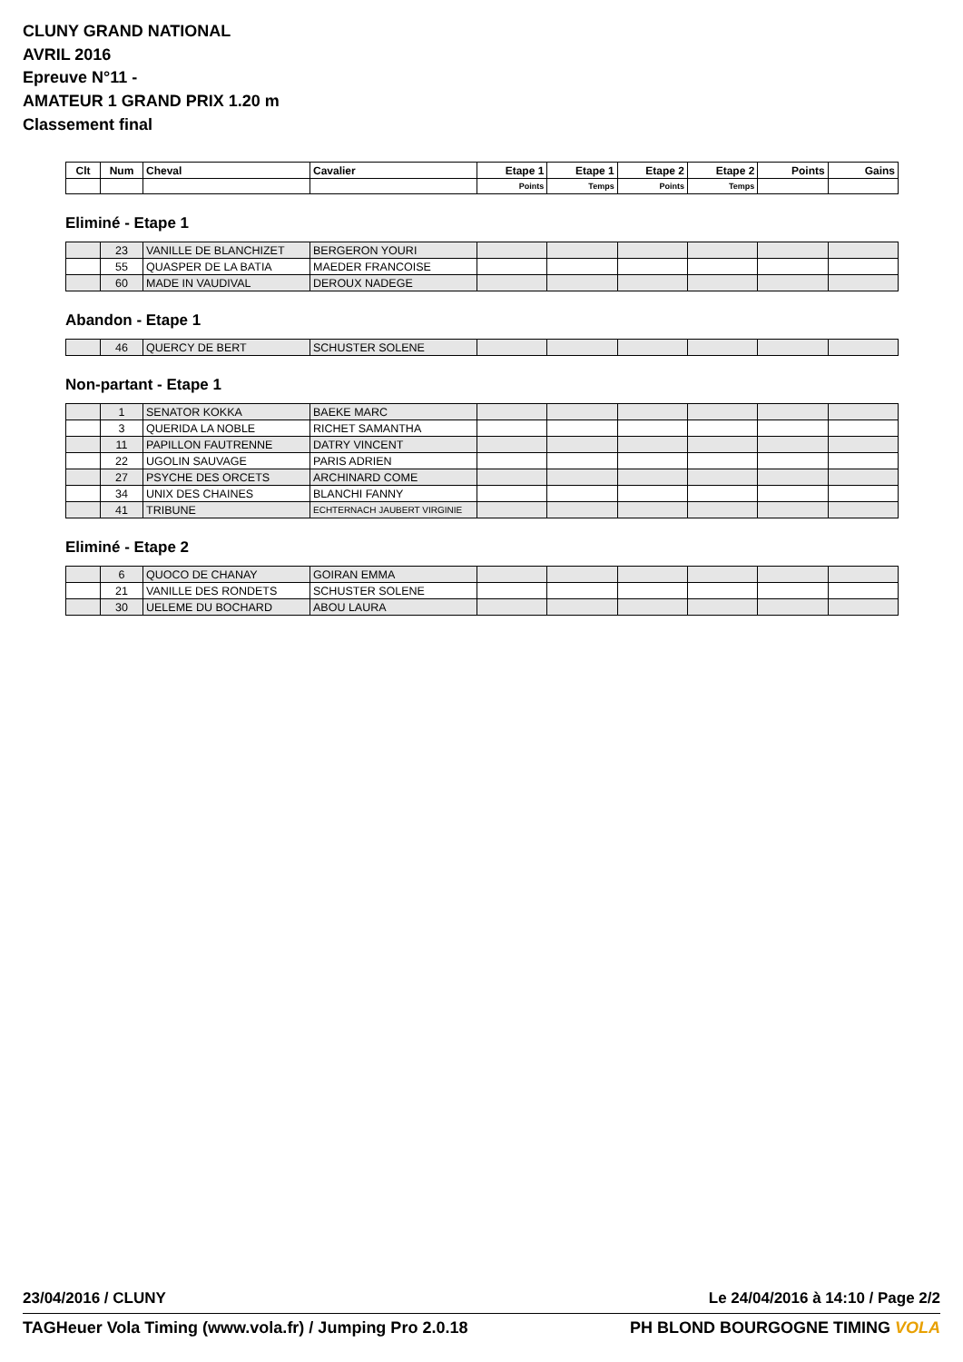CLUNY GRAND NATIONAL
AVRIL 2016
Epreuve N°11 -
AMATEUR 1 GRAND PRIX 1.20 m
Classement final
| Clt | Num | Cheval | Cavalier | Etape 1 | Etape 1 | Etape 2 | Etape 2 | Points | Gains |
| --- | --- | --- | --- | --- | --- | --- | --- | --- | --- |
| | | | | Points | Temps | Points | Temps | | |
Eliminé - Etape 1
| | 23 | VANILLE DE BLANCHIZET | BERGERON YOURI | | | | | | |
| | 55 | QUASPER DE LA BATIA | MAEDER FRANCOISE | | | | | | |
| | 60 | MADE IN VAUDIVAL | DEROUX NADEGE | | | | | | |
Abandon - Etape 1
| | 46 | QUERCY DE BERT | SCHUSTER SOLENE | | | | | | |
Non-partant - Etape 1
| | 1 | SENATOR KOKKA | BAEKE MARC | | | | | | |
| | 3 | QUERIDA LA NOBLE | RICHET SAMANTHA | | | | | | |
| | 11 | PAPILLON FAUTRENNE | DATRY VINCENT | | | | | | |
| | 22 | UGOLIN SAUVAGE | PARIS ADRIEN | | | | | | |
| | 27 | PSYCHE DES ORCETS | ARCHINARD COME | | | | | | |
| | 34 | UNIX DES CHAINES | BLANCHI FANNY | | | | | | |
| | 41 | TRIBUNE | ECHTERNACH JAUBERT VIRGINIE | | | | | | |
Eliminé - Etape 2
| | 6 | QUOCO DE CHANAY | GOIRAN EMMA | | | | | | |
| | 21 | VANILLE DES RONDETS | SCHUSTER SOLENE | | | | | | |
| | 30 | UELEME DU BOCHARD | ABOU LAURA | | | | | | |
23/04/2016 / CLUNY Le 24/04/2016 à 14:10 / Page 2/2
TAGHeuer Vola Timing (www.vola.fr) / Jumping Pro 2.0.18 PH BLOND BOURGOGNE TIMING VOLA